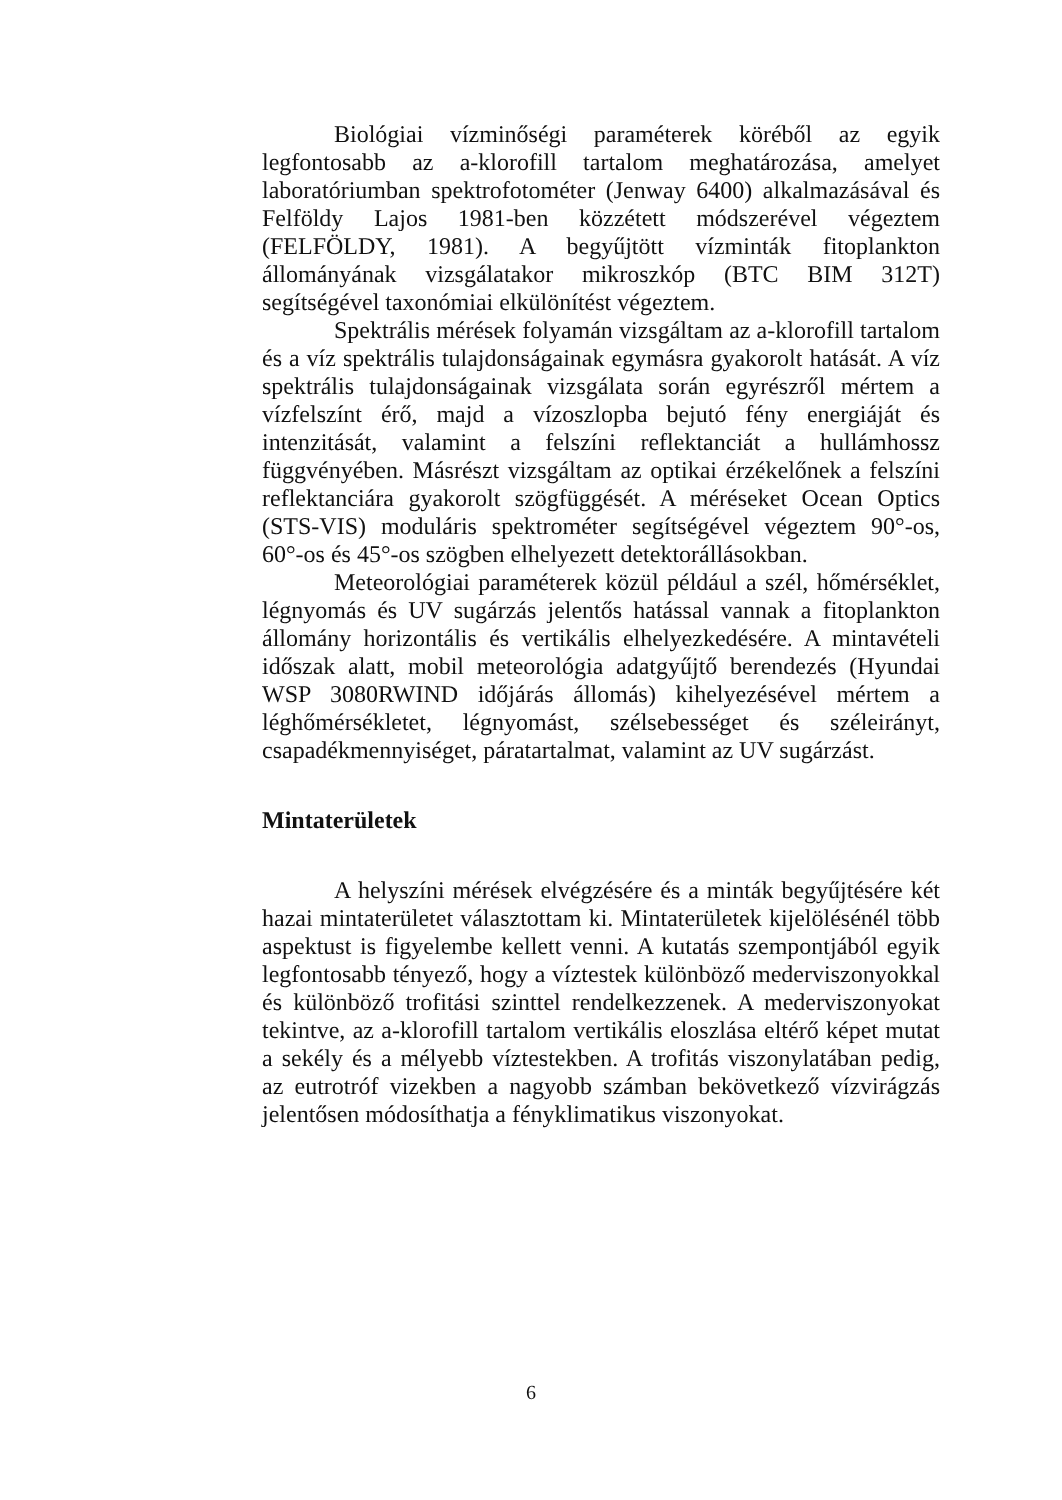Biológiai vízminőségi paraméterek köréből az egyik legfontosabb az a-klorofill tartalom meghatározása, amelyet laboratóriumban spektrofotométer (Jenway 6400) alkalmazásával és Felföldy Lajos 1981-ben közzétett módszerével végeztem (FELFÖLDY, 1981). A begyűjtött vízminták fitoplankton állományának vizsgálatakor mikroszkóp (BTC BIM 312T) segítségével taxonómiai elkülönítést végeztem.
Spektrális mérések folyamán vizsgáltam az a-klorofill tartalom és a víz spektrális tulajdonságainak egymásra gyakorolt hatását. A víz spektrális tulajdonságainak vizsgálata során egyrészről mértem a vízfelszínt érő, majd a vízoszlopba bejutó fény energiáját és intenzitását, valamint a felszíni reflektanciát a hullámhossz függvényében. Másrészt vizsgáltam az optikai érzékelőnek a felszíni reflektanciára gyakorolt szögfüggését. A méréseket Ocean Optics (STS-VIS) moduláris spektrométer segítségével végeztem 90°-os, 60°-os és 45°-os szögben elhelyezett detektorállásokban.
Meteorológiai paraméterek közül például a szél, hőmérséklet, légnyomás és UV sugárzás jelentős hatással vannak a fitoplankton állomány horizontális és vertikális elhelyezkedésére. A mintavételi időszak alatt, mobil meteorológia adatgyűjtő berendezés (Hyundai WSP 3080RWIND időjárás állomás) kihelyezésével mértem a léghőmérsékletet, légnyomást, szélsebességet és széleirányt, csapadékmennyiséget, páratartalmat, valamint az UV sugárzást.
Mintaterületek
A helyszíni mérések elvégzésére és a minták begyűjtésére két hazai mintaterületet választottam ki. Mintaterületek kijelölésénél több aspektust is figyelembe kellett venni. A kutatás szempontjából egyik legfontosabb tényező, hogy a víztestek különböző mederviszonyokkal és különböző trofitási szinttel rendelkezzenek. A mederviszonyokat tekintve, az a-klorofill tartalom vertikális eloszlása eltérő képet mutat a sekély és a mélyebb víztestekben. A trofitás viszonylatában pedig, az eutrotróf vizekben a nagyobb számban bekövetkező vízvirágzás jelentősen módosíthatja a fényklimatikus viszonyokat.
6